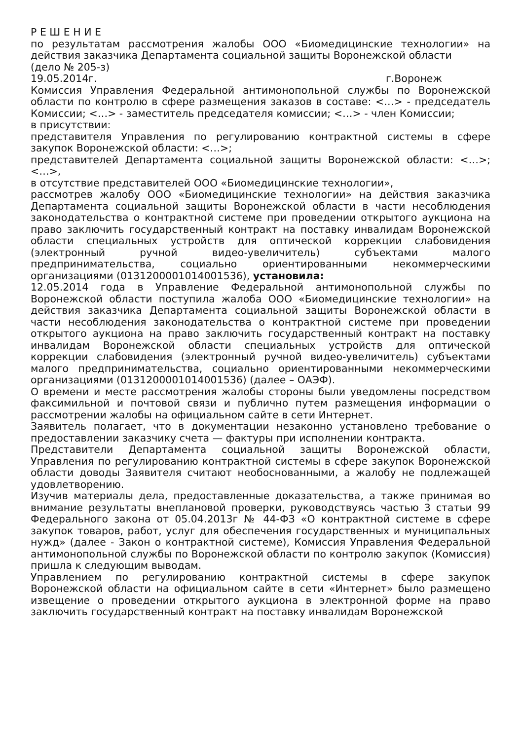Р Е Ш Е Н И Е
по результатам рассмотрения жалобы ООО «Биомедицинские технологии» на действия заказчика Департамента социальной защиты Воронежской области
(дело № 205-з)
19.05.2014г. г.Воронеж
Комиссия Управления Федеральной антимонопольной службы по Воронежской области по контролю в сфере размещения заказов в составе: <…> - председатель Комиссии; <…> - заместитель председателя комиссии; <…> - член Комиссии;
в присутствии:
представителя Управления по регулированию контрактной системы в сфере закупок Воронежской области: <…>;
представителей Департамента социальной защиты Воронежской области: <…>; <…>,
в отсутствие представителей ООО «Биомедицинские технологии»,
рассмотрев жалобу ООО «Биомедицинские технологии» на действия заказчика Департамента социальной защиты Воронежской области в части несоблюдения законодательства о контрактной системе при проведении открытого аукциона на право заключить государственный контракт на поставку инвалидам Воронежской области специальных устройств для оптической коррекции слабовидения (электронный ручной видео-увеличитель) субъектами малого предпринимательства, социально ориентированными некоммерческими организациями (0131200001014001536), установила:
12.05.2014 года в Управление Федеральной антимонопольной службы по Воронежской области поступила жалоба ООО «Биомедицинские технологии» на действия заказчика Департамента социальной защиты Воронежской области в части несоблюдения законодательства о контрактной системе при проведении открытого аукциона на право заключить государственный контракт на поставку инвалидам Воронежской области специальных устройств для оптической коррекции слабовидения (электронный ручной видео-увеличитель) субъектами малого предпринимательства, социально ориентированными некоммерческими организациями (0131200001014001536) (далее – ОАЭФ).
О времени и месте рассмотрения жалобы стороны были уведомлены посредством факсимильной и почтовой связи и публично путем размещения информации о рассмотрении жалобы на официальном сайте в сети Интернет.
Заявитель полагает, что в документации незаконно установлено требование о предоставлении заказчику счета — фактуры при исполнении контракта.
Представители Департамента социальной защиты Воронежской области, Управления по регулированию контрактной системы в сфере закупок Воронежской области доводы Заявителя считают необоснованными, а жалобу не подлежащей удовлетворению.
Изучив материалы дела, предоставленные доказательства, а также принимая во внимание результаты внеплановой проверки, руководствуясь частью 3 статьи 99 Федерального закона от 05.04.2013г № 44-ФЗ «О контрактной системе в сфере закупок товаров, работ, услуг для обеспечения государственных и муниципальных нужд» (далее - Закон о контрактной системе), Комиссия Управления Федеральной антимонопольной службы по Воронежской области по контролю закупок (Комиссия) пришла к следующим выводам.
Управлением по регулированию контрактной системы в сфере закупок Воронежской области на официальном сайте в сети «Интернет» было размещено извещение о проведении открытого аукциона в электронной форме на право заключить государственный контракт на поставку инвалидам Воронежской